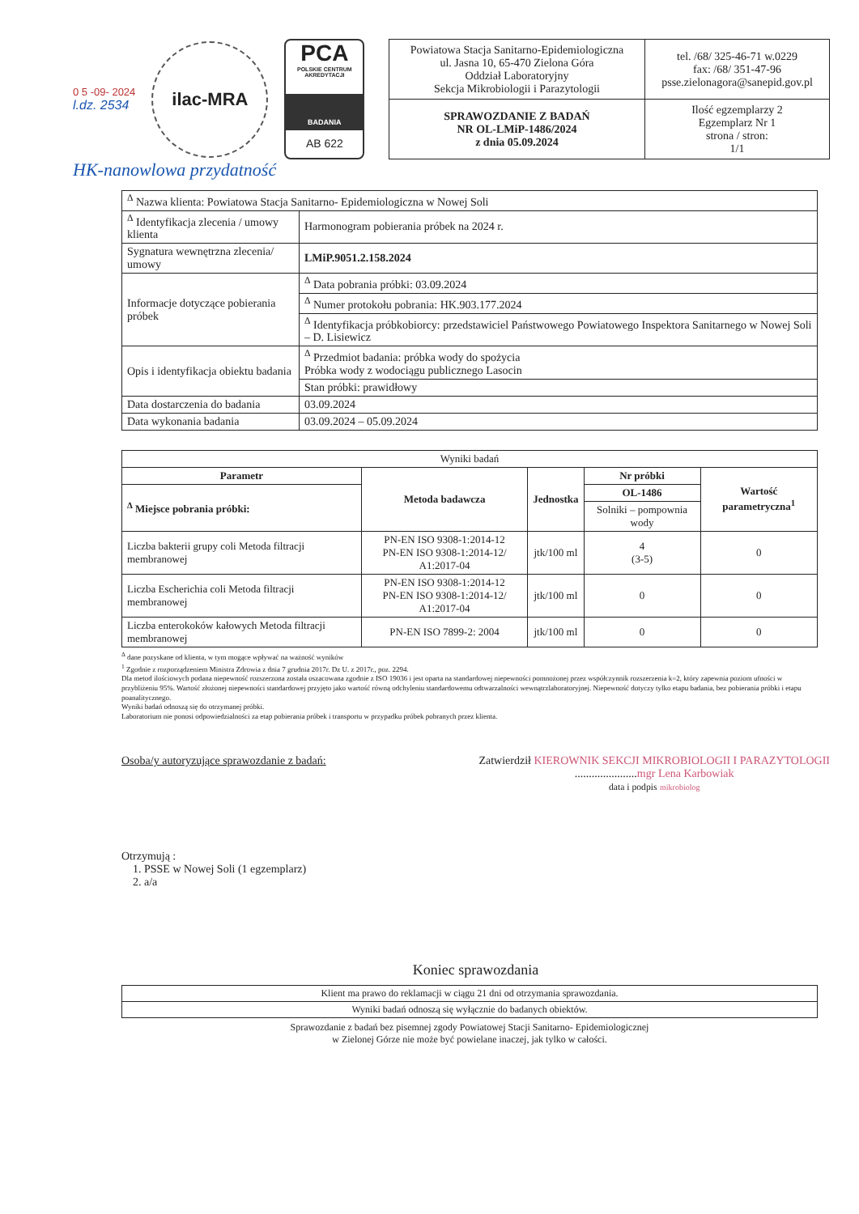0 5 -09- 2024
l.dz. 2534
ilac-MRA
PCA
POLSKIE CENTRUM AKREDYTACJI
BADANIA
AB 622
| Powiatowa Stacja Sanitarno-Epidemiologiczna ul. Jasna 10, 65-470 Zielona Góra Oddział Laboratoryjny Sekcja Mikrobiologii i Parazytologii | tel. /68/ 325-46-71 w.0229 fax: /68/ 351-47-96 psse.zielonagora@sanepid.gov.pl |
| SPRAWOZDANIE Z BADAŃ NR OL-LMiP-1486/2024 z dnia 05.09.2024 | Ilość egzemplarzy 2 Egzemplarz Nr 1 strona / stron: 1/1 |
HK-nanowlowa przydatność
| <sup>Δ</sup> Nazwa klienta: Powiatowa Stacja Sanitarno- Epidemiologiczna w Nowej Soli | |
| <sup>Δ</sup> Identyfikacja zlecenia / umowy klienta | Harmonogram pobierania próbek na 2024 r. |
| Sygnatura wewnętrzna zlecenia/ umowy | LMiP.9051.2.158.2024 |
| Informacje dotyczące pobierania próbek | <sup>Δ</sup> Data pobrania próbki: 03.09.2024 |
| | <sup>Δ</sup> Numer protokołu pobrania: HK.903.177.2024 |
| | <sup>Δ</sup> Identyfikacja próbkobiorcy: przedstawiciel Państwowego Powiatowego Inspektora Sanitarnego w Nowej Soli – D. Lisiewicz |
| Opis i identyfikacja obiektu badania | <sup>Δ</sup> Przedmiot badania: próbka wody do spożycia Próbka wody z wodociągu publicznego Lasocin |
| | Stan próbki: prawidłowy |
| Data dostarczenia do badania | 03.09.2024 |
| Data wykonania badania | 03.09.2024 – 05.09.2024 |
| Wyniki badań | | | | |
| Parametr | Metoda badawcza | Jednostka | Nr próbki | Wartość parametryczna<sup>1</sup> |
| <sup>Δ</sup> Miejsce pobrania próbki: | | | OL-1486 | |
| | | | Solniki – pompownia wody | |
| Liczba bakterii grupy coli Metoda filtracji membranowej | PN-EN ISO 9308-1:2014-12 PN-EN ISO 9308-1:2014-12/ A1:2017-04 | jtk/100 ml | 4 (3-5) | 0 |
| Liczba Escherichia coli Metoda filtracji membranowej | PN-EN ISO 9308-1:2014-12 PN-EN ISO 9308-1:2014-12/ A1:2017-04 | jtk/100 ml | 0 | 0 |
| Liczba enterokoków kałowych Metoda filtracji membranowej | PN-EN ISO 7899-2: 2004 | jtk/100 ml | 0 | 0 |
<sup>Δ</sup> dane pozyskane od klienta, w tym mogące wpływać na ważność wyników
<sup>1</sup> Zgodnie z rozporządzeniem Ministra Zdrowia z dnia 7 grudnia 2017r. Dz U. z 2017r., poz. 2294.
Dla metod ilościowych podana niepewność rozszerzona została oszacowana zgodnie z ISO 19036 i jest oparta na standardowej niepewności pomnożonej przez współczynnik rozszerzenia k=2, który zapewnia poziom ufności w przybliżeniu 95%. Wartość złożonej niepewności standardowej przyjęto jako wartość równą odchyleniu standardowemu odtwarzalności wewnątrzlaboratoryjnej. Niepewność dotyczy tylko etapu badania, bez pobierania próbki i etapu poanalitycznego.
Wyniki badań odnoszą się do otrzymanej próbki.
Laboratorium nie ponosi odpowiedzialności za etap pobierania próbek i transportu w przypadku próbek pobranych przez klienta.
Osoba/y autoryzujące sprawozdanie z badań:
Zatwierdził KIEROWNIK SEKCJI MIKROBIOLOGII I PARAZYTOLOGII
......................mgr Lena Karbowiak
data i podpis mikrobiolog
Otrzymują :
1. PSSE w Nowej Soli (1 egzemplarz)
2. a/a
Koniec sprawozdania
| Klient ma prawo do reklamacji w ciągu 21 dni od otrzymania sprawozdania. |
| Wyniki badań odnoszą się wyłącznie do badanych obiektów. |
Sprawozdanie z badań bez pisemnej zgody Powiatowej Stacji Sanitarno- Epidemiologicznej
w Zielonej Górze nie może być powielane inaczej, jak tylko w całości.